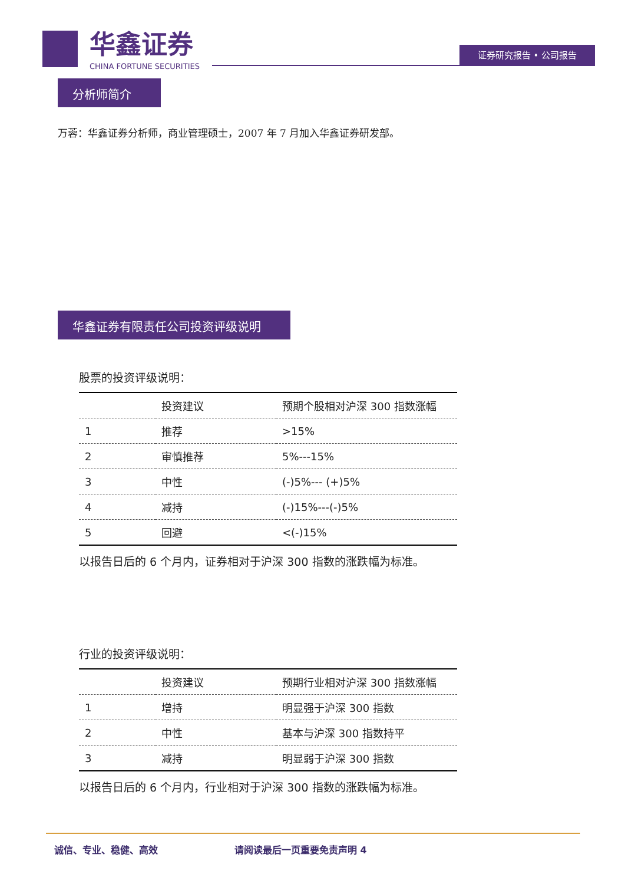华鑫证券
CHINA FORTUNE SECURITIES
证券研究报告 • 公司报告
分析师简介
万蓉：华鑫证券分析师，商业管理硕士，2007 年 7 月加入华鑫证券研发部。
华鑫证券有限责任公司投资评级说明
股票的投资评级说明：
| | 投资建议 | 预期个股相对沪深 300 指数涨幅 |
| --- | --- | --- |
| 1 | 推荐 | >15% |
| 2 | 审慎推荐 | 5%---15% |
| 3 | 中性 | (-)5%--- (+)5% |
| 4 | 减持 | (-)15%---(-)5% |
| 5 | 回避 | <(-)15% |
以报告日后的 6 个月内，证券相对于沪深 300 指数的涨跌幅为标准。
行业的投资评级说明：
| | 投资建议 | 预期行业相对沪深 300 指数涨幅 |
| --- | --- | --- |
| 1 | 增持 | 明显强于沪深 300 指数 |
| 2 | 中性 | 基本与沪深 300 指数持平 |
| 3 | 减持 | 明显弱于沪深 300 指数 |
以报告日后的 6 个月内，行业相对于沪深 300 指数的涨跌幅为标准。
诚信、专业、稳健、高效 请阅读最后一页重要免责声明 4